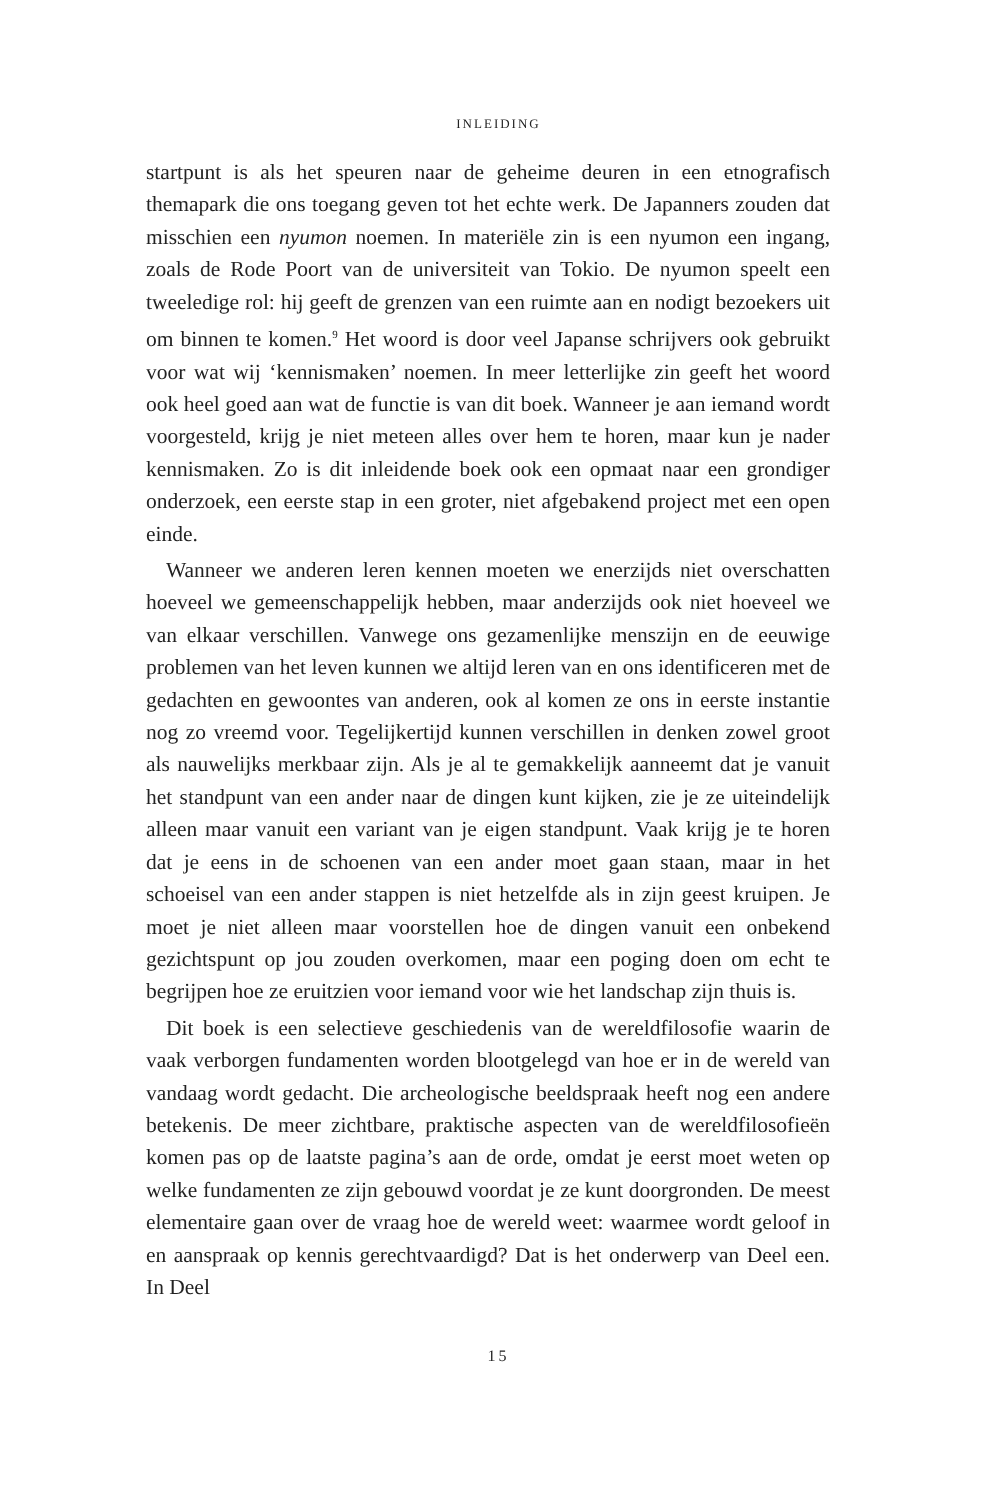INLEIDING
startpunt is als het speuren naar de geheime deuren in een etnografisch themapark die ons toegang geven tot het echte werk. De Japanners zouden dat misschien een nyumon noemen. In materiële zin is een nyumon een ingang, zoals de Rode Poort van de universiteit van Tokio. De nyumon speelt een tweeledige rol: hij geeft de grenzen van een ruimte aan en nodigt bezoekers uit om binnen te komen.<sup>9</sup> Het woord is door veel Japanse schrijvers ook gebruikt voor wat wij ‘kennismaken’ noemen. In meer letterlijke zin geeft het woord ook heel goed aan wat de functie is van dit boek. Wanneer je aan iemand wordt voorgesteld, krijg je niet meteen alles over hem te horen, maar kun je nader kennismaken. Zo is dit inleidende boek ook een opmaat naar een grondiger onderzoek, een eerste stap in een groter, niet afgebakend project met een open einde.
Wanneer we anderen leren kennen moeten we enerzijds niet overschatten hoeveel we gemeenschappelijk hebben, maar anderzijds ook niet hoeveel we van elkaar verschillen. Vanwege ons gezamenlijke menszijn en de eeuwige problemen van het leven kunnen we altijd leren van en ons identificeren met de gedachten en gewoontes van anderen, ook al komen ze ons in eerste instantie nog zo vreemd voor. Tegelijkertijd kunnen verschillen in denken zowel groot als nauwelijks merkbaar zijn. Als je al te gemakkelijk aanneemt dat je vanuit het standpunt van een ander naar de dingen kunt kijken, zie je ze uiteindelijk alleen maar vanuit een variant van je eigen standpunt. Vaak krijg je te horen dat je eens in de schoenen van een ander moet gaan staan, maar in het schoeisel van een ander stappen is niet hetzelfde als in zijn geest kruipen. Je moet je niet alleen maar voorstellen hoe de dingen vanuit een onbekend gezichtspunt op jou zouden overkomen, maar een poging doen om echt te begrijpen hoe ze eruitzien voor iemand voor wie het landschap zijn thuis is.
Dit boek is een selectieve geschiedenis van de wereldfilosofie waarin de vaak verborgen fundamenten worden blootgelegd van hoe er in de wereld van vandaag wordt gedacht. Die archeologische beeldspraak heeft nog een andere betekenis. De meer zichtbare, praktische aspecten van de wereldfilosofieën komen pas op de laatste pagina’s aan de orde, omdat je eerst moet weten op welke fundamenten ze zijn gebouwd voordat je ze kunt doorgronden. De meest elementaire gaan over de vraag hoe de wereld weet: waarmee wordt geloof in en aanspraak op kennis gerechtvaardigd? Dat is het onderwerp van Deel een. In Deel
15